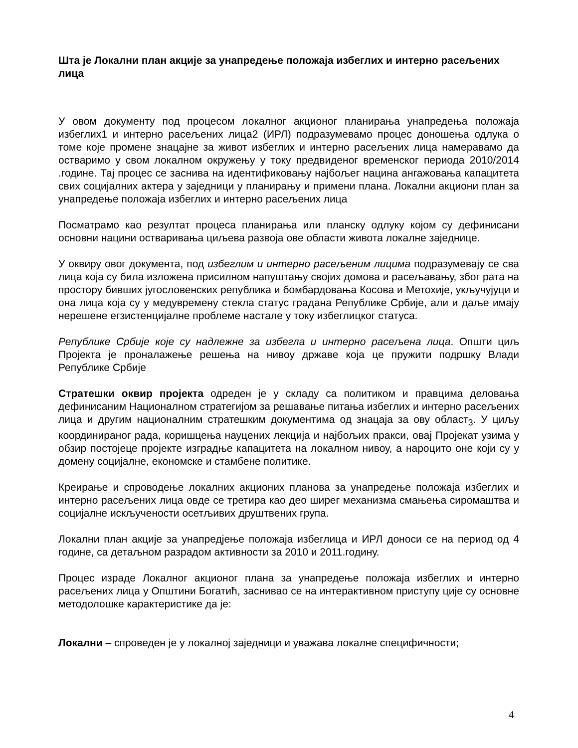Шта је Локални план акције за унапредење положаја избеглих и интерно расељених лица
У овом документу под процесом локалног акционог планирања унапредења положаја избеглих1 и интерно расељених лица2 (ИРЛ) подразумевамо процес доношења одлука о томе које промене знацајне за живот избеглих и интерно расељених лица намеравамо да остваримо у свом локалном окружењу у току предвиденог временског периода 2010/2014 .године. Тај процес се заснива на идентификовању најбољег нацина ангажовања капацитета свих социјалних актера у заједници у планирању и примени плана. Локални акциони план за унапредење положаја избеглих и интерно расељених лица
Посматрамо као резултат процеса планирања или планску одлуку којом су дефинисани основни нацини остваривања циљева развоја ове области живота локалне заједнице.
У оквиру овог документа, под избеглим и интерно расељеним лицима подразумевају се сва лица која су била изложена присилном напуштању својих домова и расељавању, због рата на простору бивших југословенских република и бомбардовања Косова и Метохије, укључујуци и она лица која су у медувремену стекла статус градана Републике Србије, али и даље имају нерешене егзистенцијалне проблеме настале у току избеглицког статуса.
Републике Србије које су надлежне за избегла и интерно расељена лица. Општи циљ Пројекта је проналажење решења на нивоу државе која це пружити подршку Влади Републике Србије
Стратешки оквир пројекта одреден је у складу са политиком и правцима деловања дефинисаним Националном стратегијом за решавање питања избеглих и интерно расељених лица и другим националним стратешким документима од знацаја за ову област<sub>3</sub>. У циљу координираног рада, коришцења науцених лекција и најбољих пракси, овај Пројекат узима у обзир постојеце пројекте изградње капацитета на локалном нивоу, а нароцито оне који су у домену социјалне, економске и стамбене политике.
Креирање и спроводење локалних акционих планова за унапредење положаја избеглих и интерно расељених лица овде се третира као део ширег механизма смањења сиромаштва и социјалне искључености осетљивих друштвених група.
Локални план акције за унапредјење положаја избеглица и ИРЛ доноси се на период од 4 године, са детаљном разрадом активности за 2010 и 2011.годину.
Процес израде Локалног акционог плана за унапредење положаја избеглих и интерно расељених лица у Општини Богатић, заснивао се на интерактивном приступу ције су основне методолошке карактеристике да је:
Локални – спроведен је у локалној заједници и уважава локалне специфичности;
4